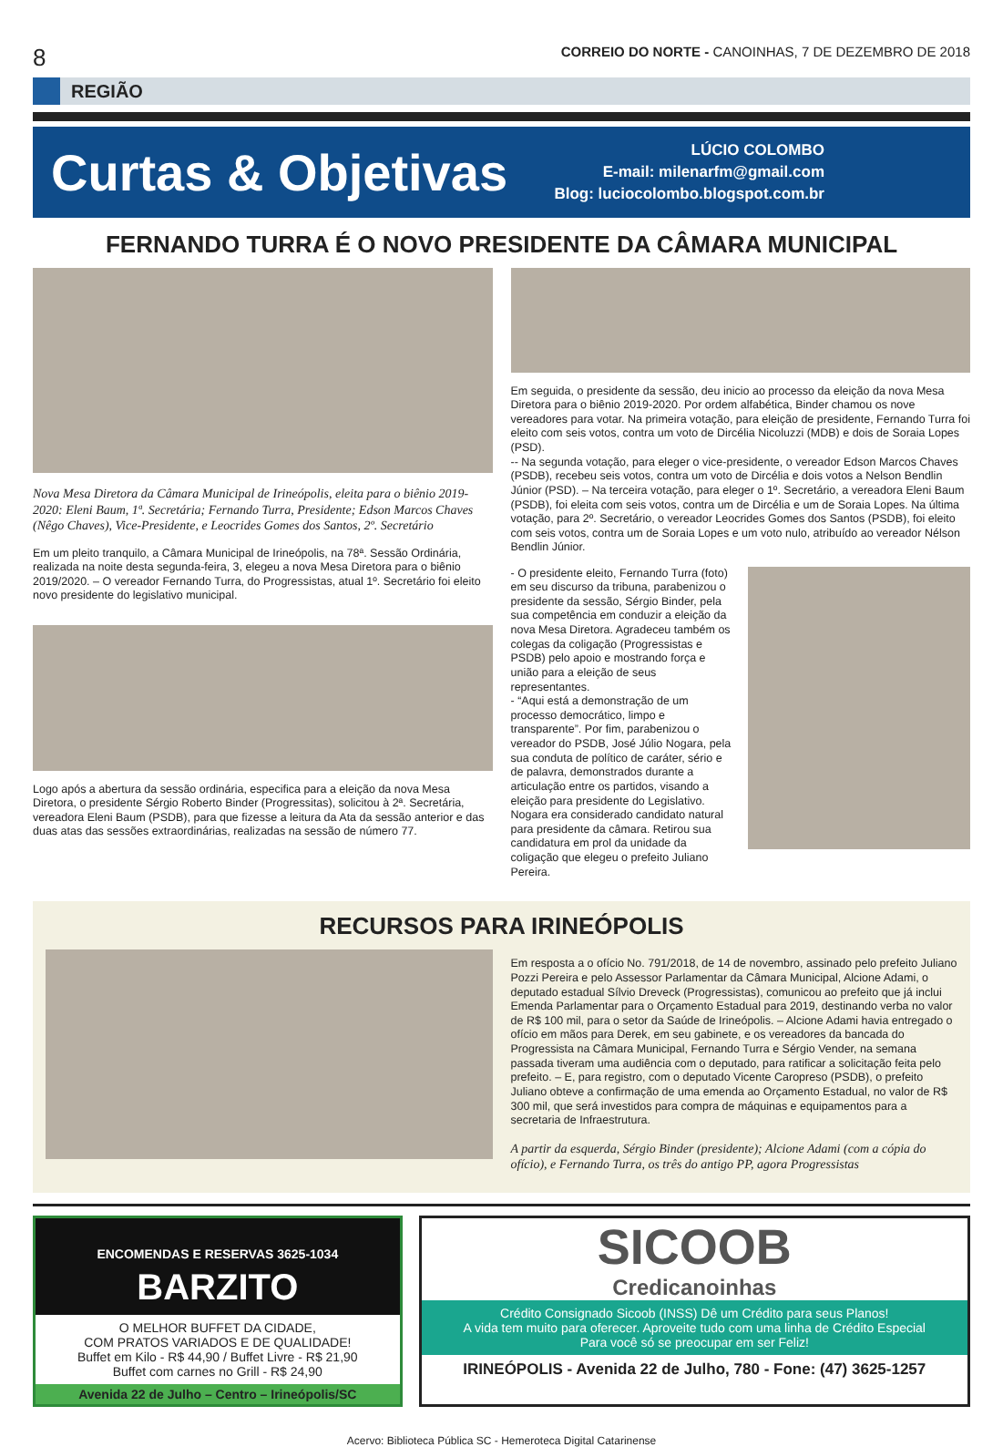8 CORREIO DO NORTE - CANOINHAS, 7 DE DEZEMBRO DE 2018
REGIÃO
Curtas & Objetivas
LÚCIO COLOMBO
E-mail: milenarfm@gmail.com
Blog: luciocolombo.blogspot.com.br
FERNANDO TURRA É O NOVO PRESIDENTE DA CÂMARA MUNICIPAL
Nova Mesa Diretora da Câmara Municipal de Irineópolis, eleita para o biênio 2019-2020: Eleni Baum, 1ª. Secretária; Fernando Turra, Presidente; Edson Marcos Chaves (Nêgo Chaves), Vice-Presidente, e Leocrides Gomes dos Santos, 2º. Secretário
Em um pleito tranquilo, a Câmara Municipal de Irineópolis, na 78ª. Sessão Ordinária, realizada na noite desta segunda-feira, 3, elegeu a nova Mesa Diretora para o biênio 2019/2020. – O vereador Fernando Turra, do Progressistas, atual 1º. Secretário foi eleito novo presidente do legislativo municipal.
Logo após a abertura da sessão ordinária, especifica para a eleição da nova Mesa Diretora, o presidente Sérgio Roberto Binder (Progressitas), solicitou à 2ª. Secretária, vereadora Eleni Baum (PSDB), para que fizesse a leitura da Ata da sessão anterior e das duas atas das sessões extraordinárias, realizadas na sessão de número 77.
Em seguida, o presidente da sessão, deu inicio ao processo da eleição da nova Mesa Diretora para o biênio 2019-2020. Por ordem alfabética, Binder chamou os nove vereadores para votar. Na primeira votação, para eleição de presidente, Fernando Turra foi eleito com seis votos, contra um voto de Dircélia Nicoluzzi (MDB) e dois de Soraia Lopes (PSD).
-- Na segunda votação, para eleger o vice-presidente, o vereador Edson Marcos Chaves (PSDB), recebeu seis votos, contra um voto de Dircélia e dois votos a Nelson Bendlin Júnior (PSD). – Na terceira votação, para eleger o 1º. Secretário, a vereadora Eleni Baum (PSDB), foi eleita com seis votos, contra um de Dircélia e um de Soraia Lopes. Na última votação, para 2º. Secretário, o vereador Leocrides Gomes dos Santos (PSDB), foi eleito com seis votos, contra um de Soraia Lopes e um voto nulo, atribuído ao vereador Nélson Bendlin Júnior.
- O presidente eleito, Fernando Turra (foto) em seu discurso da tribuna, parabenizou o presidente da sessão, Sérgio Binder, pela sua competência em conduzir a eleição da nova Mesa Diretora. Agradeceu também os colegas da coligação (Progressistas e PSDB) pelo apoio e mostrando força e união para a eleição de seus representantes.
- “Aqui está a demonstração de um processo democrático, limpo e transparente”. Por fim, parabenizou o vereador do PSDB, José Júlio Nogara, pela sua conduta de político de caráter, sério e de palavra, demonstrados durante a articulação entre os partidos, visando a eleição para presidente do Legislativo. Nogara era considerado candidato natural para presidente da câmara. Retirou sua candidatura em prol da unidade da coligação que elegeu o prefeito Juliano Pereira.
RECURSOS PARA IRINEÓPOLIS
Em resposta a o ofício No. 791/2018, de 14 de novembro, assinado pelo prefeito Juliano Pozzi Pereira e pelo Assessor Parlamentar da Câmara Municipal, Alcione Adami, o deputado estadual Sílvio Dreveck (Progressistas), comunicou ao prefeito que já inclui Emenda Parlamentar para o Orçamento Estadual para 2019, destinando verba no valor de R$ 100 mil, para o setor da Saúde de Irineópolis. – Alcione Adami havia entregado o ofício em mãos para Derek, em seu gabinete, e os vereadores da bancada do Progressista na Câmara Municipal, Fernando Turra e Sérgio Vender, na semana passada tiveram uma audiência com o deputado, para ratificar a solicitação feita pelo prefeito. – E, para registro, com o deputado Vicente Caropreso (PSDB), o prefeito Juliano obteve a confirmação de uma emenda ao Orçamento Estadual, no valor de R$ 300 mil, que será investidos para compra de máquinas e equipamentos para a secretaria de Infraestrutura.
A partir da esquerda, Sérgio Binder (presidente); Alcione Adami (com a cópia do ofício), e Fernando Turra, os três do antigo PP, agora Progressistas
ENCOMENDAS E RESERVAS 3625-1034
BARZITO
O MELHOR BUFFET DA CIDADE,
COM PRATOS VARIADOS E DE QUALIDADE!
Buffet em Kilo - R$ 44,90 / Buffet Livre - R$ 21,90
Buffet com carnes no Grill - R$ 24,90
Avenida 22 de Julho – Centro – Irineópolis/SC
SICOOB
Credicanoinhas
Crédito Consignado Sicoob (INSS) Dê um Crédito para seus Planos!
A vida tem muito para oferecer. Aproveite tudo com uma linha de Crédito Especial
Para você só se preocupar em ser Feliz!
IRINEÓPOLIS - Avenida 22 de Julho, 780 - Fone: (47) 3625-1257
Acervo: Biblioteca Pública SC - Hemeroteca Digital Catarinense